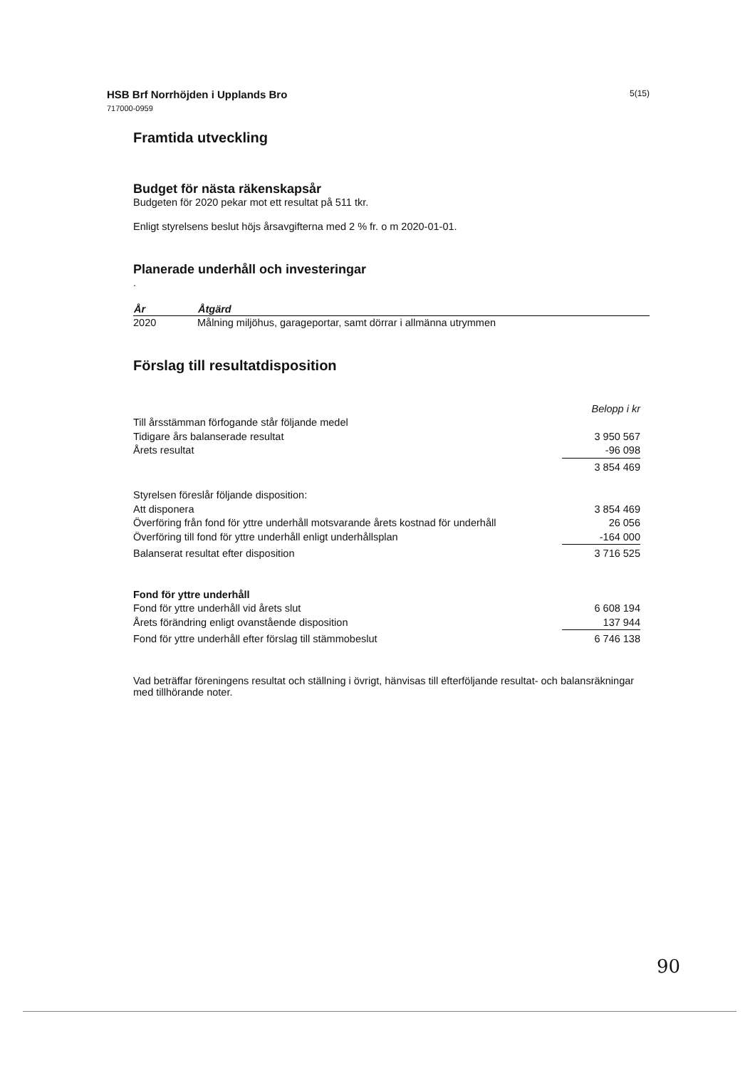HSB Brf Norrhöjden i Upplands Bro
717000-0959
5(15)
Framtida utveckling
Budget för nästa räkenskapsår
Budgeten för 2020 pekar mot ett resultat på 511 tkr.
Enligt styrelsens beslut höjs årsavgifterna med 2 % fr. o m 2020-01-01.
Planerade underhåll och investeringar
.
| År | Åtgärd |
| --- | --- |
| 2020 | Målning miljöhus, garageportar, samt dörrar i allmänna utrymmen |
Förslag till resultatdisposition
| | Belopp i kr |
| Till årsstämman förfogande står följande medel | |
| Tidigare års balanserade resultat | 3 950 567 |
| Årets resultat | -96 098 |
| | 3 854 469 |
| Styrelsen föreslår följande disposition: | |
| Att disponera | 3 854 469 |
| Överföring från fond för yttre underhåll motsvarande årets kostnad för underhåll | 26 056 |
| Överföring till fond för yttre underhåll enligt underhållsplan | -164 000 |
| Balanserat resultat efter disposition | 3 716 525 |
| Fond för yttre underhåll | |
| Fond för yttre underhåll vid årets slut | 6 608 194 |
| Årets förändring enligt ovanstående disposition | 137 944 |
| Fond för yttre underhåll efter förslag till stämmobeslut | 6 746 138 |
Vad beträffar föreningens resultat och ställning i övrigt, hänvisas till efterföljande resultat- och balansräkningar med tillhörande noter.
90